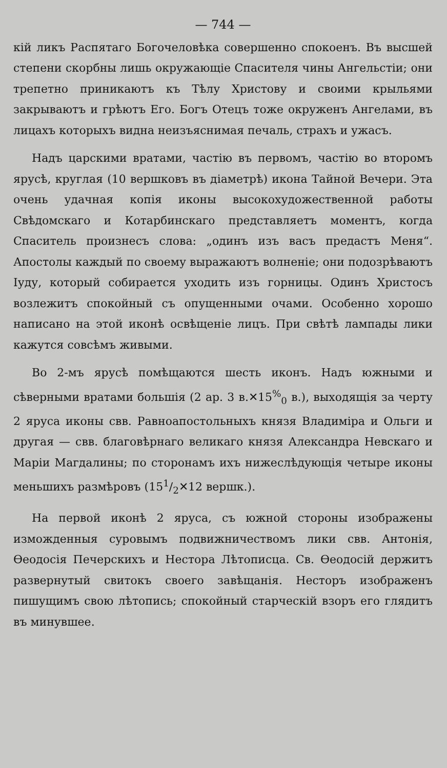— 744 —
кій ликъ Распятаго Богочеловѣка совершенно спокоенъ. Въ высшей степени скорбны лишь окружающіе Спасителя чины Ангельстіи; они трепетно приникаютъ къ Тѣлу Христову и своими крыльями закрываютъ и грѣютъ Его. Богъ Отецъ тоже окруженъ Ангелами, въ лицахъ которыхъ видна неизъяснимая печаль, страхъ и ужасъ.
Надъ царскими вратами, частію въ первомъ, частію во второмъ ярусѣ, круглая (10 вершковъ въ діаметрѣ) икона Тайной Вечери. Эта очень удачная копія иконы высокохудожественной работы Свѣдомскаго и Котарбинскаго представляетъ моментъ, когда Спаситель произнесъ слова: „одинъ изъ васъ предастъ Меня“. Апостолы каждый по своему выражаютъ волненіе; они подозрѣваютъ Іуду, который собирается уходить изъ горницы. Одинъ Христосъ возлежитъ спокойный съ опущенными очами. Особенно хорошо написано на этой иконѣ освѣщеніе лицъ. При свѣтѣ лампады лики кажутся совсѣмъ живыми.
Во 2-мъ ярусѣ помѣщаются шесть иконъ. Надъ южными и сѣверными вратами большія (2 ар. 3 в.✕15<sup>%</sup><sub>0</sub> в.), выходящія за черту 2 яруса иконы свв. Равноапостольныхъ князя Владиміра и Ольги и другая — свв. благовѣрнаго великаго князя Александра Невскаго и Маріи Магдалины; по сторонамъ ихъ нижеслѣдующія четыре иконы меньшихъ размѣровъ (151/2✕12 вершк.).
На первой иконѣ 2 яруса, съ южной стороны изображены изможденныя суровымъ подвижничествомъ лики свв. Антонія, Ѳеодосія Печерскихъ и Нестора Лѣтописца. Св. Ѳеодосій держитъ развернутый свитокъ своего завѣщанія. Несторъ изображенъ пишущимъ свою лѣтопись; спокойный старческій взоръ его глядитъ въ минувшее.